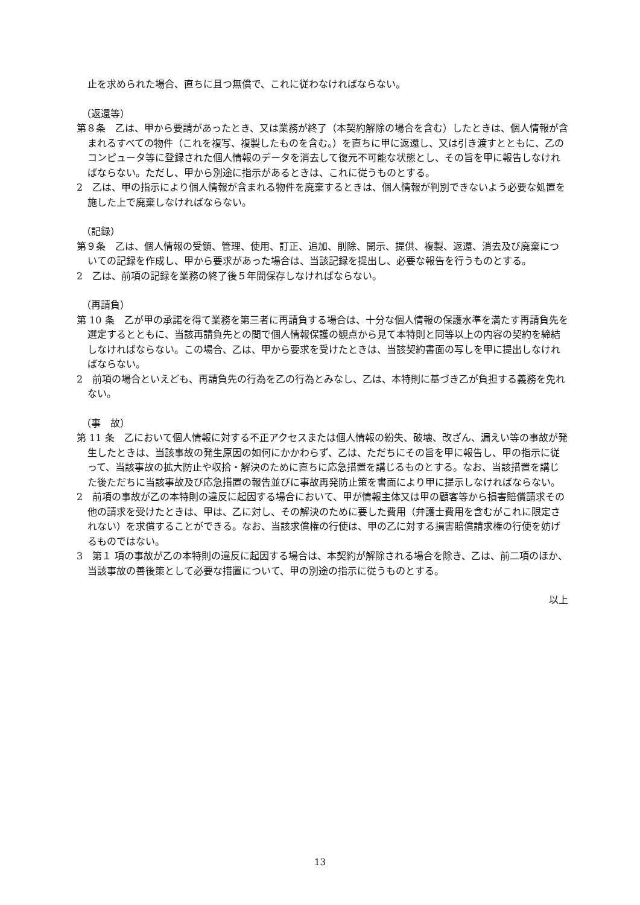止を求められた場合、直ちに且つ無償で、これに従わなければならない。
（返還等）
第８条　乙は、甲から要請があったとき、又は業務が終了（本契約解除の場合を含む）したときは、個人情報が含まれるすべての物件（これを複写、複製したものを含む。）を直ちに甲に返還し、又は引き渡すとともに、乙のコンピュータ等に登録された個人情報のデータを消去して復元不可能な状態とし、その旨を甲に報告しなければならない。ただし、甲から別途に指示があるときは、これに従うものとする。
2　乙は、甲の指示により個人情報が含まれる物件を廃棄するときは、個人情報が判別できないよう必要な処置を施した上で廃棄しなければならない。
（記録）
第９条　乙は、個人情報の受領、管理、使用、訂正、追加、削除、開示、提供、複製、返還、消去及び廃棄についての記録を作成し、甲から要求があった場合は、当該記録を提出し、必要な報告を行うものとする。
2　乙は、前項の記録を業務の終了後５年間保存しなければならない。
（再請負）
第 10 条　乙が甲の承諾を得て業務を第三者に再請負する場合は、十分な個人情報の保護水準を満たす再請負先を選定するとともに、当該再請負先との間で個人情報保護の観点から見て本特則と同等以上の内容の契約を締結しなければならない。この場合、乙は、甲から要求を受けたときは、当該契約書面の写しを甲に提出しなければならない。
2　前項の場合といえども、再請負先の行為を乙の行為とみなし、乙は、本特則に基づき乙が負担する義務を免れない。
（事　故）
第 11 条　乙において個人情報に対する不正アクセスまたは個人情報の紛失、破壊、改ざん、漏えい等の事故が発生したときは、当該事故の発生原因の如何にかかわらず、乙は、ただちにその旨を甲に報告し、甲の指示に従って、当該事故の拡大防止や収拾・解決のために直ちに応急措置を講じるものとする。なお、当該措置を講じた後ただちに当該事故及び応急措置の報告並びに事故再発防止策を書面により甲に提示しなければならない。
2　前項の事故が乙の本特則の違反に起因する場合において、甲が情報主体又は甲の顧客等から損害賠償請求その他の請求を受けたときは、甲は、乙に対し、その解決のために要した費用（弁護士費用を含むがこれに限定されない）を求償することができる。なお、当該求償権の行使は、甲の乙に対する損害賠償請求権の行使を妨げるものではない。
3　第１ 項の事故が乙の本特則の違反に起因する場合は、本契約が解除される場合を除き、乙は、前二項のほか、当該事故の善後策として必要な措置について、甲の別途の指示に従うものとする。
以上
13